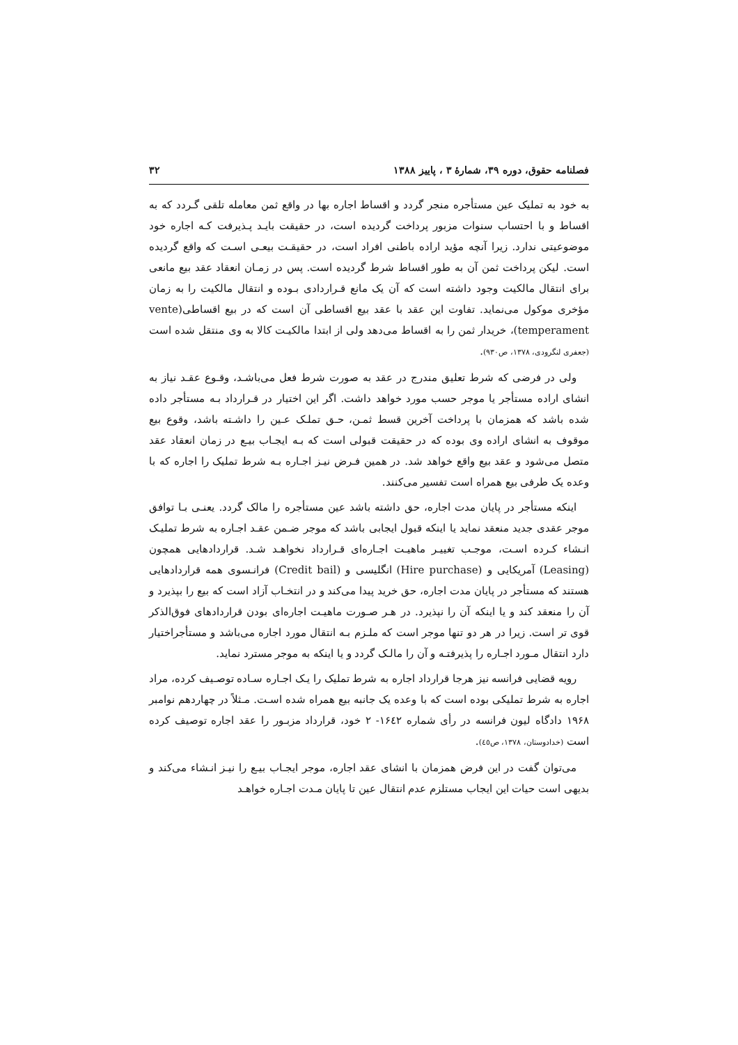فصلنامه حقوق، دوره ۳۹، شمارهٔ ۳ ، پاییز ۱۳۸۸ ۳۲
به خود به تملیک عین مستأجره منجر گردد و اقساط اجاره بها در واقع ثمن معامله تلقی گـردد که به اقساط و با احتساب سنوات مزبور پرداخت گردیده است، در حقیقت بایـد پـذیرفت کـه اجاره خود موضوعیتی ندارد. زیرا آنچه مؤید اراده باطنی افراد است، در حقیقـت بیعـی اسـت که واقع گردیده است. لیکن پرداخت ثمن آن به طور اقساط شرط گردیده است. پس در زمـان انعقاد عقد بیع مانعی برای انتقال مالکیت وجود داشته است که آن یک مانع قـراردادی بـوده و انتقال مالکیت را به زمان مؤخری موکول می‌نماید. تفاوت این عقد با عقد بیع اقساطی آن است که در بیع اقساطی(vente temperament)، خریدار ثمن را به اقساط می‌دهد ولی از ابتدا مالکیـت کالا به وی منتقل شده است (جعفری لنگرودی، ۱۳۷۸، ص۹۳۰).
ولی در فرضی که شرط تعلیق مندرج در عقد به صورت شرط فعل می‌باشـد، وقـوع عقـد نیاز به انشای اراده مستأجر یا موجر حسب مورد خواهد داشت. اگر این اختیار در قـرارداد بـه مستأجر داده شده باشد که همزمان با پرداخت آخرین قسط ثمـن، حـق تملـک عـین را داشـته باشد، وقوع بیع موقوف به انشای اراده وی بوده که در حقیقت قبولی است که بـه ایجـاب بیـع در زمان انعقاد عقد متصل می‌شود و عقد بیع واقع خواهد شد. در همین فـرض نیـز اجـاره بـه شرط تملیک را اجاره که با وعده یک طرفی بیع همراه است تفسیر می‌کنند.
اینکه مستأجر در پایان مدت اجاره، حق داشته باشد عین مستأجره را مالک گردد. یعنـی بـا توافق موجر عقدی جدید منعقد نماید یا اینکه قبول ایجابی باشد که موجر ضـمن عقـد اجـاره به شرط تملیـک انـشاء کـرده اسـت، موجـب تغییـر ماهیـت اجـاره‌ای قـرارداد نخواهـد شـد. قراردادهایی همچون (Leasing) آمریکایی و (Hire purchase) انگلیسی و (Credit bail) فرانـسوی همه قراردادهایی هستند که مستأجر در پایان مدت اجاره، حق خرید پیدا می‌کند و در انتخـاب آزاد است که بیع را بپذیرد و آن را منعقد کند و یا اینکه آن را نپذیرد. در هـر صـورت ماهیـت اجاره‌ای بودن قراردادهای فوق‌الذکر قوی تر است. زیرا در هر دو تنها موجر است که ملـزم بـه انتقال مورد اجاره می‌باشد و مستأجراختیار دارد انتقال مـورد اجـاره را پذیرفتـه و آن را مالـک گردد و یا اینکه به موجر مسترد نماید.
رویه قضایی فرانسه نیز هرجا قرارداد اجاره به شرط تملیک را یـک اجـاره سـاده توصـیف کرده، مراد اجاره به شرط تملیکی بوده است که با وعده یک جانبه بیع همراه شده اسـت. مـثلاً در چهاردهم نوامبر ۱۹۶۸ دادگاه لیون فرانسه در رأی شماره ۱۶٤۲- ۲ خود، قرارداد مزبـور را عقد اجاره توصیف کرده است (خدادوستان، ۱۳۷۸، ص٤٥).
می‌توان گفت در این فرض همزمان با انشای عقد اجاره، موجر ایجـاب بیـع را نیـز انـشاء می‌کند و بدیهی است حیات این ایجاب مستلزم عدم انتقال عین تا پایان مـدت اجـاره خواهـد